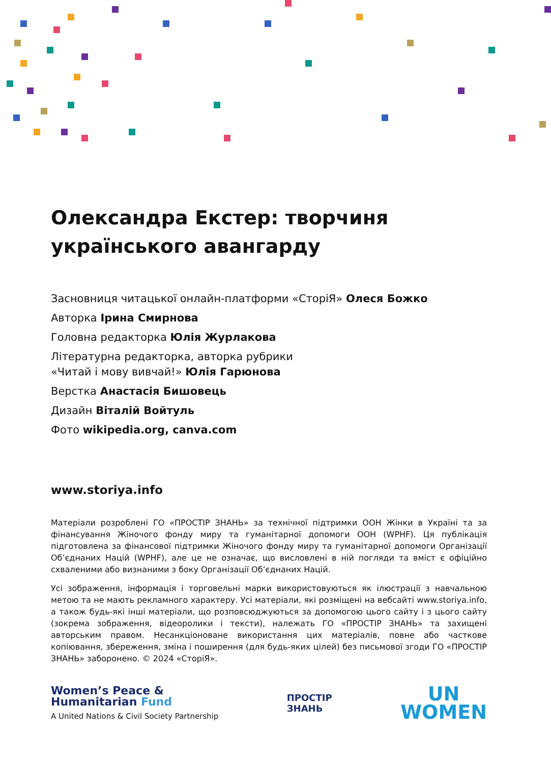Олександра Екстер: творчиня українського авангарду
Засновниця читацької онлайн-платформи «СторіЯ» Олеся Божко
Авторка Ірина Смирнова
Головна редакторка Юлія Журлакова
Літературна редакторка, авторка рубрики
«Читай і мову вивчай!» Юлія Гарюнова
Верстка Анастасія Бишовець
Дизайн Віталій Войтуль
Фото wikipedia.org, canva.com
www.storiya.info
Матеріали розроблені ГО «ПРОСТІР ЗНАНЬ» за технічної підтримки ООН Жінки в Україні та за фінансування Жіночого фонду миру та гуманітарної допомоги ООН (WPHF). Ця публікація підготовлена за фінансової підтримки Жіночого фонду миру та гуманітарної допомоги Організації Об’єднаних Націй (WPHF), але це не означає, що висловлені в ній погляди та вміст є офіційно схваленими або визнаними з боку Організації Об’єднаних Націй.
Усі зображення, інформація і торговельні марки використовуються як ілюстрації з навчальною метою та не мають рекламного характеру. Усі матеріали, які розміщені на вебсайті www.storiya.info, а також будь-які інші матеріали, що розповсюджуються за допомогою цього сайту і з цього сайту (зокрема зображення, відеоролики і тексти), належать ГО «ПРОСТІР ЗНАНЬ» та захищені авторським правом. Несанкціоноване використання цих матеріалів, повне або часткове копіювання, збереження, зміна і поширення (для будь-яких цілей) без письмової згоди ГО «ПРОСТІР ЗНАНЬ» заборонено. © 2024 «СторіЯ».
Women’s Peace &
Humanitarian Fund
A United Nations & Civil Society Partnership
ПРОСТІР
ЗНАНЬ
UN
WOMEN